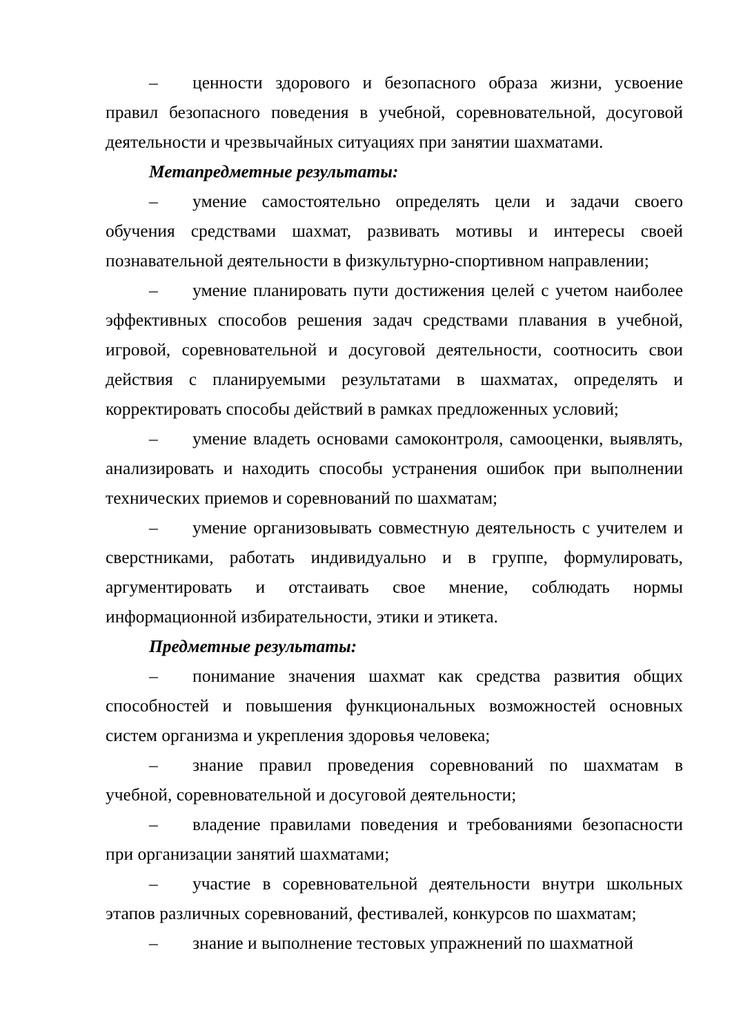– ценности здорового и безопасного образа жизни, усвоение правил безопасного поведения в учебной, соревновательной, досуговой деятельности и чрезвычайных ситуациях при занятии шахматами.
Метапредметные результаты:
– умение самостоятельно определять цели и задачи своего обучения средствами шахмат, развивать мотивы и интересы своей познавательной деятельности в физкультурно-спортивном направлении;
– умение планировать пути достижения целей с учетом наиболее эффективных способов решения задач средствами плавания в учебной, игровой, соревновательной и досуговой деятельности, соотносить свои действия с планируемыми результатами в шахматах, определять и корректировать способы действий в рамках предложенных условий;
– умение владеть основами самоконтроля, самооценки, выявлять, анализировать и находить способы устранения ошибок при выполнении технических приемов и соревнований по шахматам;
– умение организовывать совместную деятельность с учителем и сверстниками, работать индивидуально и в группе, формулировать, аргументировать и отстаивать свое мнение, соблюдать нормы информационной избирательности, этики и этикета.
Предметные результаты:
– понимание значения шахмат как средства развития общих способностей и повышения функциональных возможностей основных систем организма и укрепления здоровья человека;
– знание правил проведения соревнований по шахматам в учебной, соревновательной и досуговой деятельности;
– владение правилами поведения и требованиями безопасности при организации занятий шахматами;
– участие в соревновательной деятельности внутри школьных этапов различных соревнований, фестивалей, конкурсов по шахматам;
– знание и выполнение тестовых упражнений по шахматной